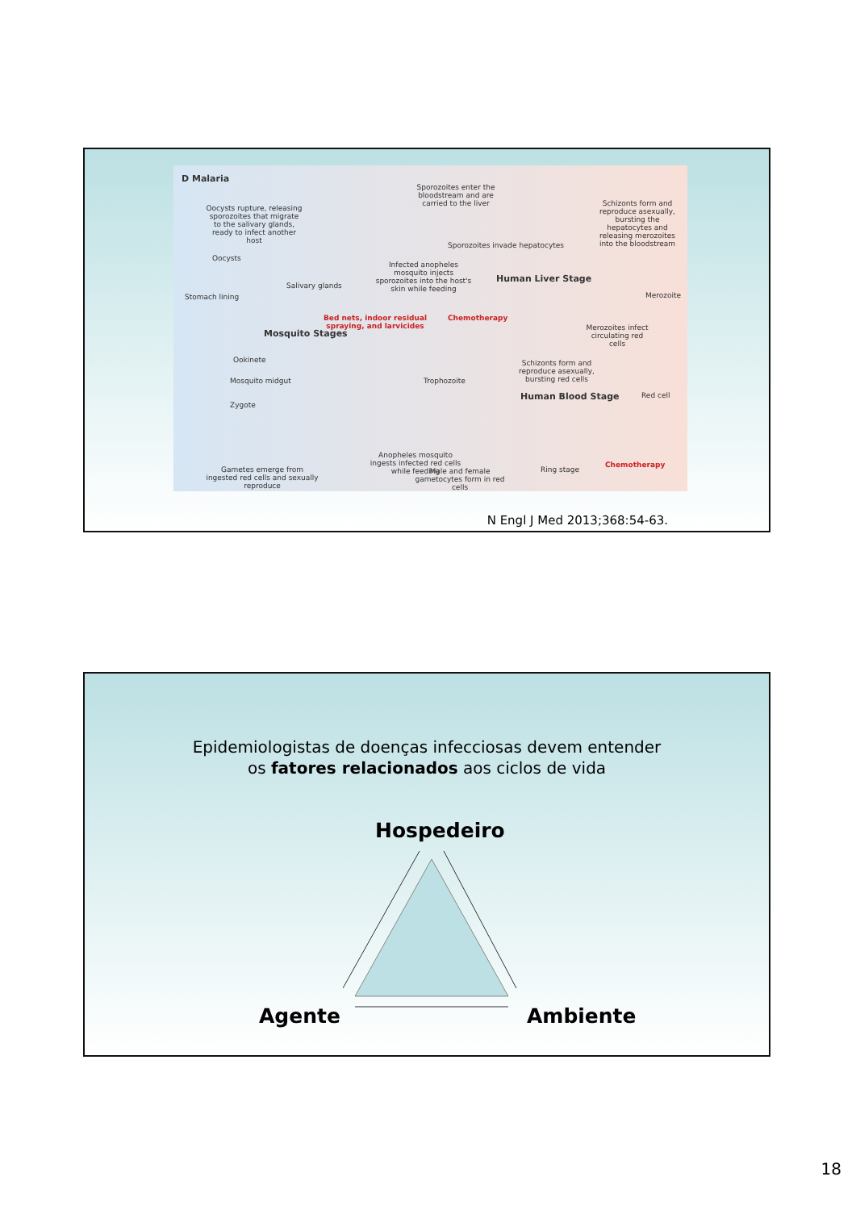D Malaria
Oocysts rupture, releasing sporozoites that migrate to the salivary glands, ready to infect another host
Sporozoites enter the bloodstream and are carried to the liver
Schizonts form and reproduce asexually, bursting the hepatocytes and releasing merozoites into the bloodstream
Oocysts
Sporozoites invade hepatocytes
Infected anopheles mosquito injects sporozoites into the host's skin while feeding
Human Liver Stage
Stomach lining
Salivary glands
Merozoite
Bed nets, indoor residual spraying, and larvicides
Chemotherapy
Mosquito Stages
Merozoites infect circulating red cells
Ookinete
Schizonts form and reproduce asexually, bursting red cells
Trophozoite
Mosquito midgut
Human Blood Stage Red cell
Zygote
Anopheles mosquito ingests infected red cells while feeding
Gametes emerge from ingested red cells and sexually reproduce
Male and female gametocytes form in red cells
Ring stage
Chemotherapy
N Engl J Med 2013;368:54-63.
Epidemiologistas de doenças infecciosas devem entender
os fatores relacionados aos ciclos de vida
Hospedeiro
Agente Ambiente
18